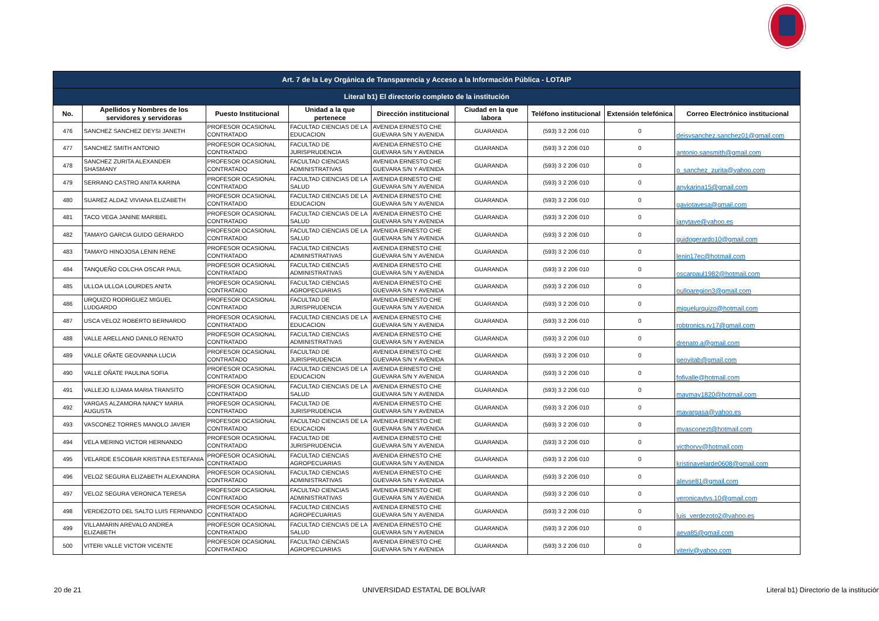| Art. 7 de la Ley Orgánica de Transparencia y Acceso a la Información Pública - LOTAIP | | | | | | | | |
| --- | --- | --- | --- | --- | --- | --- | --- | --- |
| Literal b1) El directorio completo de la institución | | | | | | | | |
| No. | Apellidos y Nombres de los servidores y servidoras | Puesto Institucional | Unidad a la que pertenece | Dirección institucional | Ciudad en la que labora | Teléfono institucional | Extensión telefónica | Correo Electrónico institucional |
| 476 | SANCHEZ SANCHEZ DEYSI JANETH | PROFESOR OCASIONAL CONTRATADO | FACULTAD CIENCIAS DE LA EDUCACION | AVENIDA ERNESTO CHE GUEVARA S/N Y AVENIDA | GUARANDA | (593) 3 2 206 010 | 0 | deisysanchez.sanchez01@gmail.com |
| 477 | SANCHEZ SMITH ANTONIO | PROFESOR OCASIONAL CONTRATADO | FACULTAD DE JURISPRUDENCIA | AVENIDA ERNESTO CHE GUEVARA S/N Y AVENIDA | GUARANDA | (593) 3 2 206 010 | 0 | antonio.sansmith@gmail.com |
| 478 | SANCHEZ ZURITA ALEXANDER SHASMANY | PROFESOR OCASIONAL CONTRATADO | FACULTAD CIENCIAS ADMINISTRATIVAS | AVENIDA ERNESTO CHE GUEVARA S/N Y AVENIDA | GUARANDA | (593) 3 2 206 010 | 0 | o_sanchez_zurita@yahoo.com |
| 479 | SERRANO CASTRO ANITA KARINA | PROFESOR OCASIONAL CONTRATADO | FACULTAD CIENCIAS DE LA SALUD | AVENIDA ERNESTO CHE GUEVARA S/N Y AVENIDA | GUARANDA | (593) 3 2 206 010 | 0 | anykarina15@gmail.com |
| 480 | SUAREZ ALDAZ VIVIANA ELIZABETH | PROFESOR OCASIONAL CONTRATADO | FACULTAD CIENCIAS DE LA EDUCACION | AVENIDA ERNESTO CHE GUEVARA S/N Y AVENIDA | GUARANDA | (593) 3 2 206 010 | 0 | gaviotavesa@gmail.com |
| 481 | TACO VEGA JANINE MARIBEL | PROFESOR OCASIONAL CONTRATADO | FACULTAD CIENCIAS DE LA SALUD | AVENIDA ERNESTO CHE GUEVARA S/N Y AVENIDA | GUARANDA | (593) 3 2 206 010 | 0 | janytave@yahoo.es |
| 482 | TAMAYO GARCIA GUIDO GERARDO | PROFESOR OCASIONAL CONTRATADO | FACULTAD CIENCIAS DE LA SALUD | AVENIDA ERNESTO CHE GUEVARA S/N Y AVENIDA | GUARANDA | (593) 3 2 206 010 | 0 | guidogerardo10@gmail.com |
| 483 | TAMAYO HINOJOSA LENIN RENE | PROFESOR OCASIONAL CONTRATADO | FACULTAD CIENCIAS ADMINISTRATIVAS | AVENIDA ERNESTO CHE GUEVARA S/N Y AVENIDA | GUARANDA | (593) 3 2 206 010 | 0 | lenin17ec@hotmail.com |
| 484 | TANQUEÑO COLCHA OSCAR PAUL | PROFESOR OCASIONAL CONTRATADO | FACULTAD CIENCIAS ADMINISTRATIVAS | AVENIDA ERNESTO CHE GUEVARA S/N Y AVENIDA | GUARANDA | (593) 3 2 206 010 | 0 | oscarpaul1982@hotmail.com |
| 485 | ULLOA ULLOA LOURDES ANITA | PROFESOR OCASIONAL CONTRATADO | FACULTAD CIENCIAS AGROPECUARIAS | AVENIDA ERNESTO CHE GUEVARA S/N Y AVENIDA | GUARANDA | (593) 3 2 206 010 | 0 | oulloaregion3@gmail.com |
| 486 | URQUIZO RODRIGUEZ MIGUEL LUDGARDO | PROFESOR OCASIONAL CONTRATADO | FACULTAD DE JURISPRUDENCIA | AVENIDA ERNESTO CHE GUEVARA S/N Y AVENIDA | GUARANDA | (593) 3 2 206 010 | 0 | miguelurquizo@hotmail.com |
| 487 | USCA VELOZ ROBERTO BERNARDO | PROFESOR OCASIONAL CONTRATADO | FACULTAD CIENCIAS DE LA EDUCACION | AVENIDA ERNESTO CHE GUEVARA S/N Y AVENIDA | GUARANDA | (593) 3 2 206 010 | 0 | robtronics.rv17@gmail.com |
| 488 | VALLE ARELLANO DANILO RENATO | PROFESOR OCASIONAL CONTRATADO | FACULTAD CIENCIAS ADMINISTRATIVAS | AVENIDA ERNESTO CHE GUEVARA S/N Y AVENIDA | GUARANDA | (593) 3 2 206 010 | 0 | drenato.a@gmail.com |
| 489 | VALLE OÑATE GEOVANNA LUCIA | PROFESOR OCASIONAL CONTRATADO | FACULTAD DE JURISPRUDENCIA | AVENIDA ERNESTO CHE GUEVARA S/N Y AVENIDA | GUARANDA | (593) 3 2 206 010 | 0 | geovitab@gmail.com |
| 490 | VALLE OÑATE PAULINA SOFIA | PROFESOR OCASIONAL CONTRATADO | FACULTAD CIENCIAS DE LA EDUCACION | AVENIDA ERNESTO CHE GUEVARA S/N Y AVENIDA | GUARANDA | (593) 3 2 206 010 | 0 | fofivalle@hotmail.com |
| 491 | VALLEJO ILIJAMA MARIA TRANSITO | PROFESOR OCASIONAL CONTRATADO | FACULTAD CIENCIAS DE LA SALUD | AVENIDA ERNESTO CHE GUEVARA S/N Y AVENIDA | GUARANDA | (593) 3 2 206 010 | 0 | maymay1820@hotmail.com |
| 492 | VARGAS ALZAMORA NANCY MARIA AUGUSTA | PROFESOR OCASIONAL CONTRATADO | FACULTAD DE JURISPRUDENCIA | AVENIDA ERNESTO CHE GUEVARA S/N Y AVENIDA | GUARANDA | (593) 3 2 206 010 | 0 | mavargasa@yahoo.es |
| 493 | VASCONEZ TORRES MANOLO JAVIER | PROFESOR OCASIONAL CONTRATADO | FACULTAD CIENCIAS DE LA EDUCACION | AVENIDA ERNESTO CHE GUEVARA S/N Y AVENIDA | GUARANDA | (593) 3 2 206 010 | 0 | mvasconezt@hotmail.com |
| 494 | VELA MERINO VICTOR HERNANDO | PROFESOR OCASIONAL CONTRATADO | FACULTAD DE JURISPRUDENCIA | AVENIDA ERNESTO CHE GUEVARA S/N Y AVENIDA | GUARANDA | (593) 3 2 206 010 | 0 | victhorvv@hotmail.com |
| 495 | VELARDE ESCOBAR KRISTINA ESTEFANIA | PROFESOR OCASIONAL CONTRATADO | FACULTAD CIENCIAS AGROPECUARIAS | AVENIDA ERNESTO CHE GUEVARA S/N Y AVENIDA | GUARANDA | (593) 3 2 206 010 | 0 | kristinavelarde0608@gmail.com |
| 496 | VELOZ SEGURA ELIZABETH ALEXANDRA | PROFESOR OCASIONAL CONTRATADO | FACULTAD CIENCIAS ADMINISTRATIVAS | AVENIDA ERNESTO CHE GUEVARA S/N Y AVENIDA | GUARANDA | (593) 3 2 206 010 | 0 | alevse81@gmail.com |
| 497 | VELOZ SEGURA VERONICA TERESA | PROFESOR OCASIONAL CONTRATADO | FACULTAD CIENCIAS ADMINISTRATIVAS | AVENIDA ERNESTO CHE GUEVARA S/N Y AVENIDA | GUARANDA | (593) 3 2 206 010 | 0 | veronicavtvs.10@gmail.com |
| 498 | VERDEZOTO DEL SALTO LUIS FERNANDO | PROFESOR OCASIONAL CONTRATADO | FACULTAD CIENCIAS AGROPECUARIAS | AVENIDA ERNESTO CHE GUEVARA S/N Y AVENIDA | GUARANDA | (593) 3 2 206 010 | 0 | luis_verdezoto2@yahoo.es |
| 499 | VILLAMARIN AREVALO ANDREA ELIZABETH | PROFESOR OCASIONAL CONTRATADO | FACULTAD CIENCIAS DE LA SALUD | AVENIDA ERNESTO CHE GUEVARA S/N Y AVENIDA | GUARANDA | (593) 3 2 206 010 | 0 | aeva85@gmail.com |
| 500 | VITERI VALLE VICTOR VICENTE | PROFESOR OCASIONAL CONTRATADO | FACULTAD CIENCIAS AGROPECUARIAS | AVENIDA ERNESTO CHE GUEVARA S/N Y AVENIDA | GUARANDA | (593) 3 2 206 010 | 0 | viteriv@yahoo.com |
20 de 21 UNIVERSIDAD ESTATAL DE BOLÍVAR Literal b1) Directorio de la institución